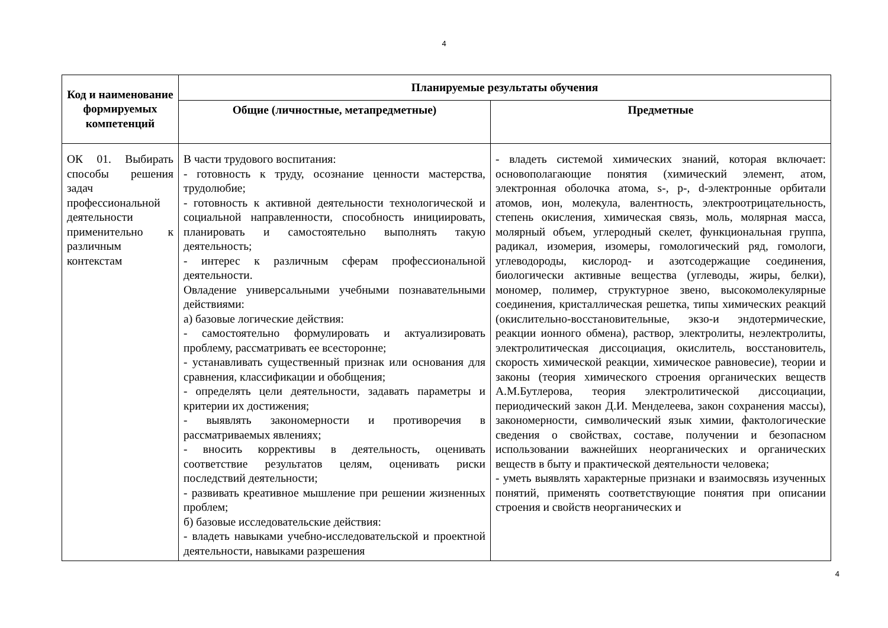4
| Код и наименование формируемых компетенций | Планируемые результаты обучения | |
| --- | --- | --- |
| | Общие (личностные, метапредметные) | Предметные |
| ОК 01. Выбирать способы решения задач профессиональной деятельности применительно к различным контекстам | В части трудового воспитания: - готовность к труду, осознание ценности мастерства, трудолюбие; - готовность к активной деятельности технологической и социальной направленности, способность инициировать, планировать и самостоятельно выполнять такую деятельность; - интерес к различным сферам профессиональной деятельности. Овладение универсальными учебными познавательными действиями: а) базовые логические действия: - самостоятельно формулировать и актуализировать проблему, рассматривать ее всесторонне; - устанавливать существенный признак или основания для сравнения, классификации и обобщения; - определять цели деятельности, задавать параметры и критерии их достижения; - выявлять закономерности и противоречия в рассматриваемых явлениях; - вносить коррективы в деятельность, оценивать соответствие результатов целям, оценивать риски последствий деятельности; - развивать креативное мышление при решении жизненных проблем; б) базовые исследовательские действия: - владеть навыками учебно-исследовательской и проектной деятельности, навыками разрешения | - владеть системой химических знаний, которая включает: основополагающие понятия (химический элемент, атом, электронная оболочка атома, s-, p-, d-электронные орбитали атомов, ион, молекула, валентность, электроотрицательность, степень окисления, химическая связь, моль, молярная масса, молярный объем, углеродный скелет, функциональная группа, радикал, изомерия, изомеры, гомологический ряд, гомологи, углеводороды, кислород- и азотсодержащие соединения, биологически активные вещества (углеводы, жиры, белки), мономер, полимер, структурное звено, высокомолекулярные соединения, кристаллическая решетка, типы химических реакций (окислительно-восстановительные, экзо-и эндотермические, реакции ионного обмена), раствор, электролиты, неэлектролиты, электролитическая диссоциация, окислитель, восстановитель, скорость химической реакции, химическое равновесие), теории и законы (теория химического строения органических веществ А.М.Бутлерова, теория электролитической диссоциации, периодический закон Д.И. Менделеева, закон сохранения массы), закономерности, символический язык химии, фактологические сведения о свойствах, составе, получении и безопасном использовании важнейших неорганических и органических веществ в быту и практической деятельности человека; - уметь выявлять характерные признаки и взаимосвязь изученных понятий, применять соответствующие понятия при описании строения и свойств неорганических и |
4